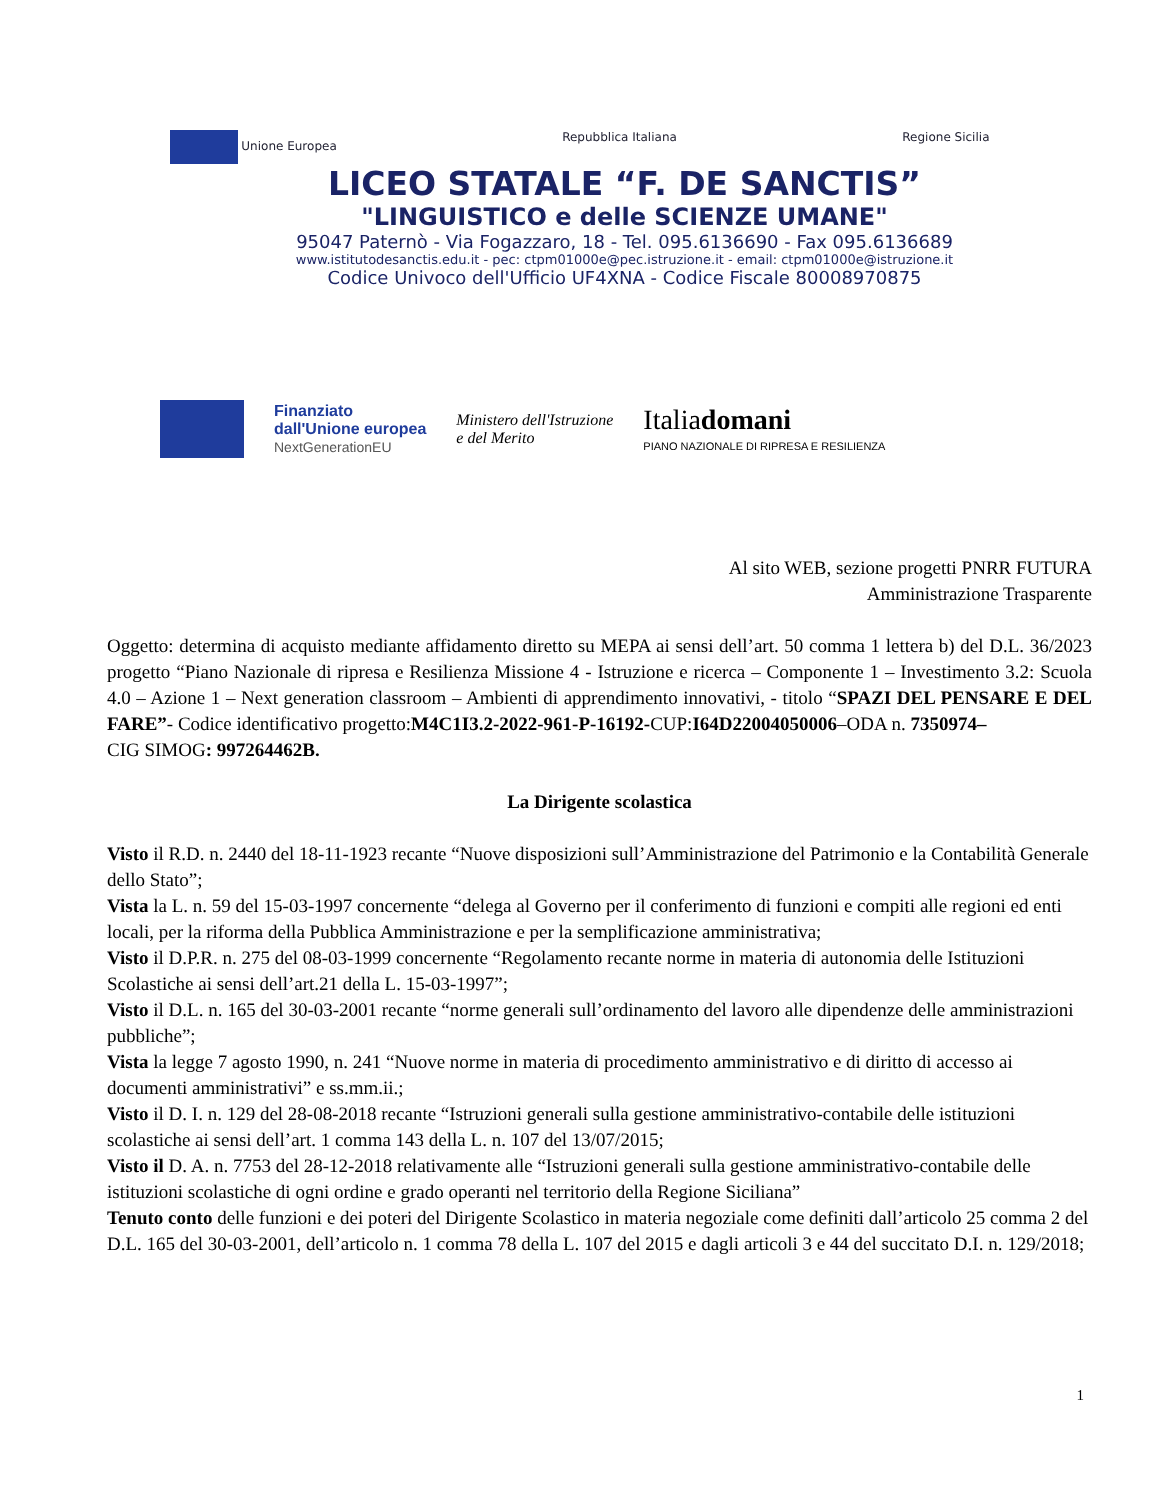Unione Europea Repubblica Italiana Regione Sicilia
LICEO STATALE “F. DE SANCTIS”
"LINGUISTICO e delle SCIENZE UMANE"
95047 Paternò - Via Fogazzaro, 18 - Tel. 095.6136690 - Fax 095.6136689
www.istitutodesanctis.edu.it - pec: ctpm01000e@pec.istruzione.it - email: ctpm01000e@istruzione.it
Codice Univoco dell'Ufficio UF4XNA - Codice Fiscale 80008970875
Finanziato
dall'Unione europea
NextGenerationEU
Ministero dell'Istruzione
e del Merito
Italiadomani
PIANO NAZIONALE DI RIPRESA E RESILIENZA
Al sito WEB, sezione progetti PNRR FUTURA
Amministrazione Trasparente
Oggetto: determina di acquisto mediante affidamento diretto su MEPA ai sensi dell’art. 50 comma 1 lettera b) del D.L. 36/2023 progetto “Piano Nazionale di ripresa e Resilienza Missione 4 - Istruzione e ricerca – Componente 1 – Investimento 3.2: Scuola 4.0 – Azione 1 – Next generation classroom – Ambienti di apprendimento innovativi, - titolo “SPAZI DEL PENSARE E DEL FARE”- Codice identificativo progetto:M4C1I3.2-2022-961-P-16192-CUP:I64D22004050006–ODA n. 7350974–
CIG SIMOG: 997264462B.
La Dirigente scolastica
Visto il R.D. n. 2440 del 18-11-1923 recante “Nuove disposizioni sull’Amministrazione del Patrimonio e la Contabilità Generale dello Stato”;
Vista la L. n. 59 del 15-03-1997 concernente “delega al Governo per il conferimento di funzioni e compiti alle regioni ed enti locali, per la riforma della Pubblica Amministrazione e per la semplificazione amministrativa;
Visto il D.P.R. n. 275 del 08-03-1999 concernente “Regolamento recante norme in materia di autonomia delle Istituzioni Scolastiche ai sensi dell’art.21 della L. 15-03-1997”;
Visto il D.L. n. 165 del 30-03-2001 recante “norme generali sull’ordinamento del lavoro alle dipendenze delle amministrazioni pubbliche”;
Vista la legge 7 agosto 1990, n. 241 “Nuove norme in materia di procedimento amministrativo e di diritto di accesso ai documenti amministrativi” e ss.mm.ii.;
Visto il D. I. n. 129 del 28-08-2018 recante “Istruzioni generali sulla gestione amministrativo-contabile delle istituzioni scolastiche ai sensi dell’art. 1 comma 143 della L. n. 107 del 13/07/2015;
Visto il D. A. n. 7753 del 28-12-2018 relativamente alle “Istruzioni generali sulla gestione amministrativo-contabile delle istituzioni scolastiche di ogni ordine e grado operanti nel territorio della Regione Siciliana”
Tenuto conto delle funzioni e dei poteri del Dirigente Scolastico in materia negoziale come definiti dall’articolo 25 comma 2 del D.L. 165 del 30-03-2001, dell’articolo n. 1 comma 78 della L. 107 del 2015 e dagli articoli 3 e 44 del succitato D.I. n. 129/2018;
1